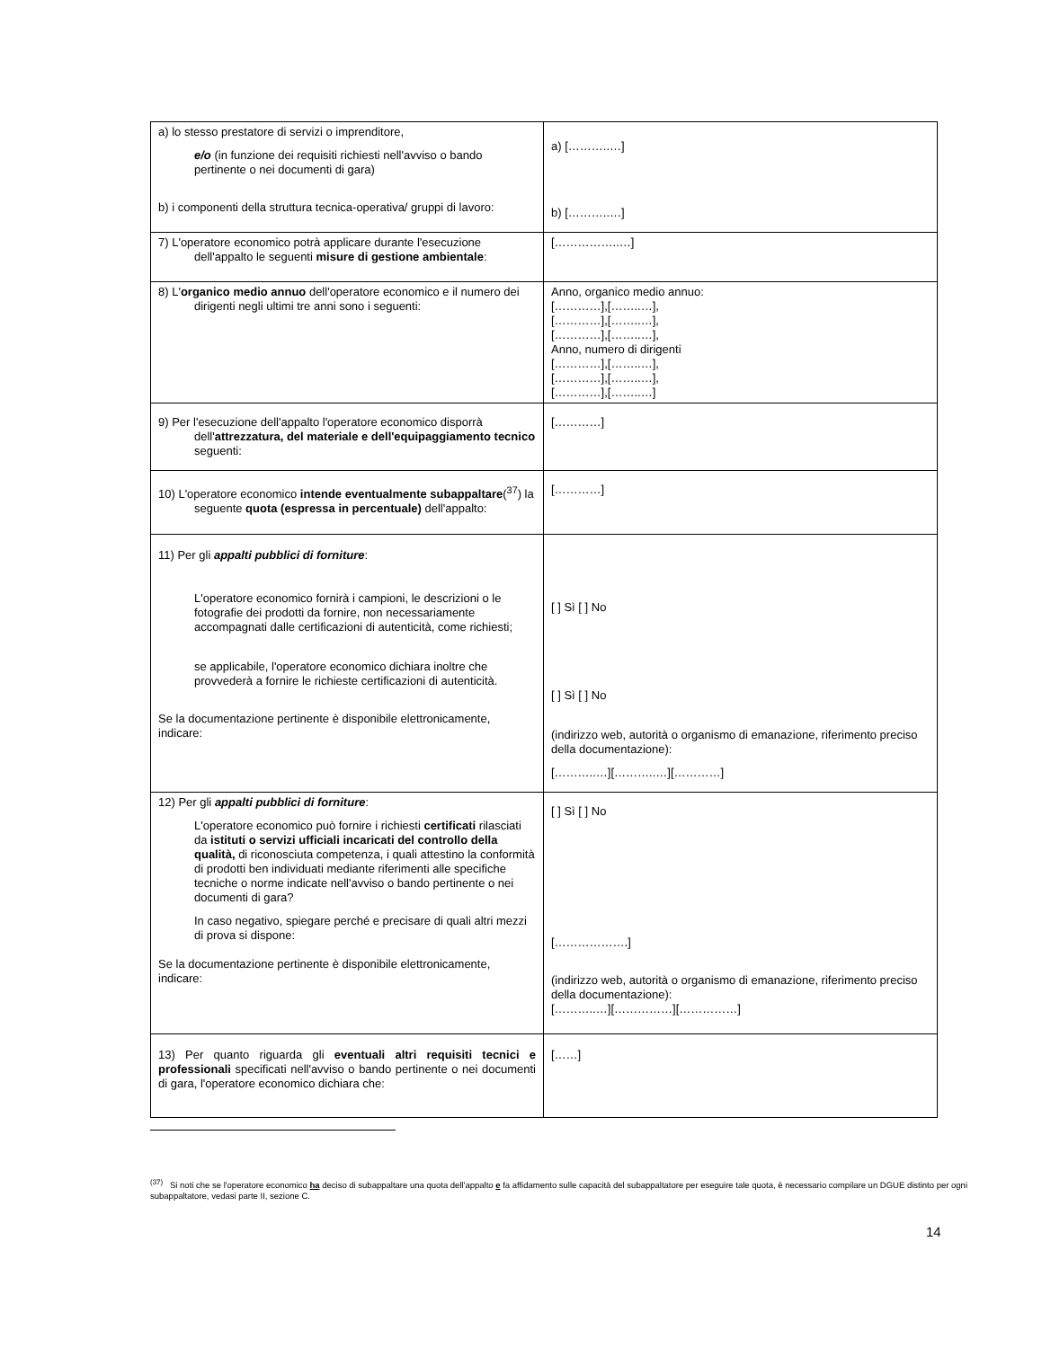| a) lo stesso prestatore di servizi o imprenditore, e/o (in funzione dei requisiti richiesti nell'avviso o bando pertinente o nei documenti di gara) b) i componenti della struttura tecnica-operativa/ gruppi di lavoro: | a) [………..…] b) [………..…] |
| 7) L'operatore economico potrà applicare durante l'esecuzione dell'appalto le seguenti misure di gestione ambientale : | [……………..…] |
| 8) L' organico medio annuo dell'operatore economico e il numero dei dirigenti negli ultimi tre anni sono i seguenti: | Anno, organico medio annuo: […………],[……..…], […………],[……..…], […………],[……..…], Anno, numero di dirigenti […………],[……..…], […………],[……..…], […………],[……..…] |
| 9) Per l'esecuzione dell'appalto l'operatore economico disporrà dell' attrezzatura, del materiale e dell'equipaggiamento tecnico seguenti: | […………] |
| 10) L'operatore economico intende eventualmente subappaltare (<sup>37</sup>) la seguente quota (espressa in percentuale) dell'appalto: | […………] |
| 11) Per gli appalti pubblici di forniture : L'operatore economico fornirà i campioni, le descrizioni o le fotografie dei prodotti da fornire, non necessariamente accompagnati dalle certificazioni di autenticità, come richiesti; se applicabile, l'operatore economico dichiara inoltre che provvederà a fornire le richieste certificazioni di autenticità. Se la documentazione pertinente è disponibile elettronicamente, indicare: | [ ] Sì [ ] No [ ] Sì [ ] No (indirizzo web, autorità o organismo di emanazione, riferimento preciso della documentazione): [………..…][………..…][…………] |
| 12) Per gli appalti pubblici di forniture : L'operatore economico può fornire i richiesti certificati rilasciati da istituti o servizi ufficiali incaricati del controllo della qualità, di riconosciuta competenza, i quali attestino la conformità di prodotti ben individuati mediante riferimenti alle specifiche tecniche o norme indicate nell'avviso o bando pertinente o nei documenti di gara? In caso negativo, spiegare perché e precisare di quali altri mezzi di prova si dispone: Se la documentazione pertinente è disponibile elettronicamente, indicare: | [ ] Sì [ ] No [……………….] (indirizzo web, autorità o organismo di emanazione, riferimento preciso della documentazione): [………..…][……………][……………] |
| 13) Per quanto riguarda gli eventuali altri requisiti tecnici e professionali specificati nell'avviso o bando pertinente o nei documenti di gara, l'operatore economico dichiara che: | [……] |
<sup>(37)</sup> Si noti che se l'operatore economico ha deciso di subappaltare una quota dell'appalto e fa affidamento sulle capacità del subappaltatore per eseguire tale quota, è necessario compilare un DGUE distinto per ogni subappaltatore, vedasi parte II, sezione C.
14